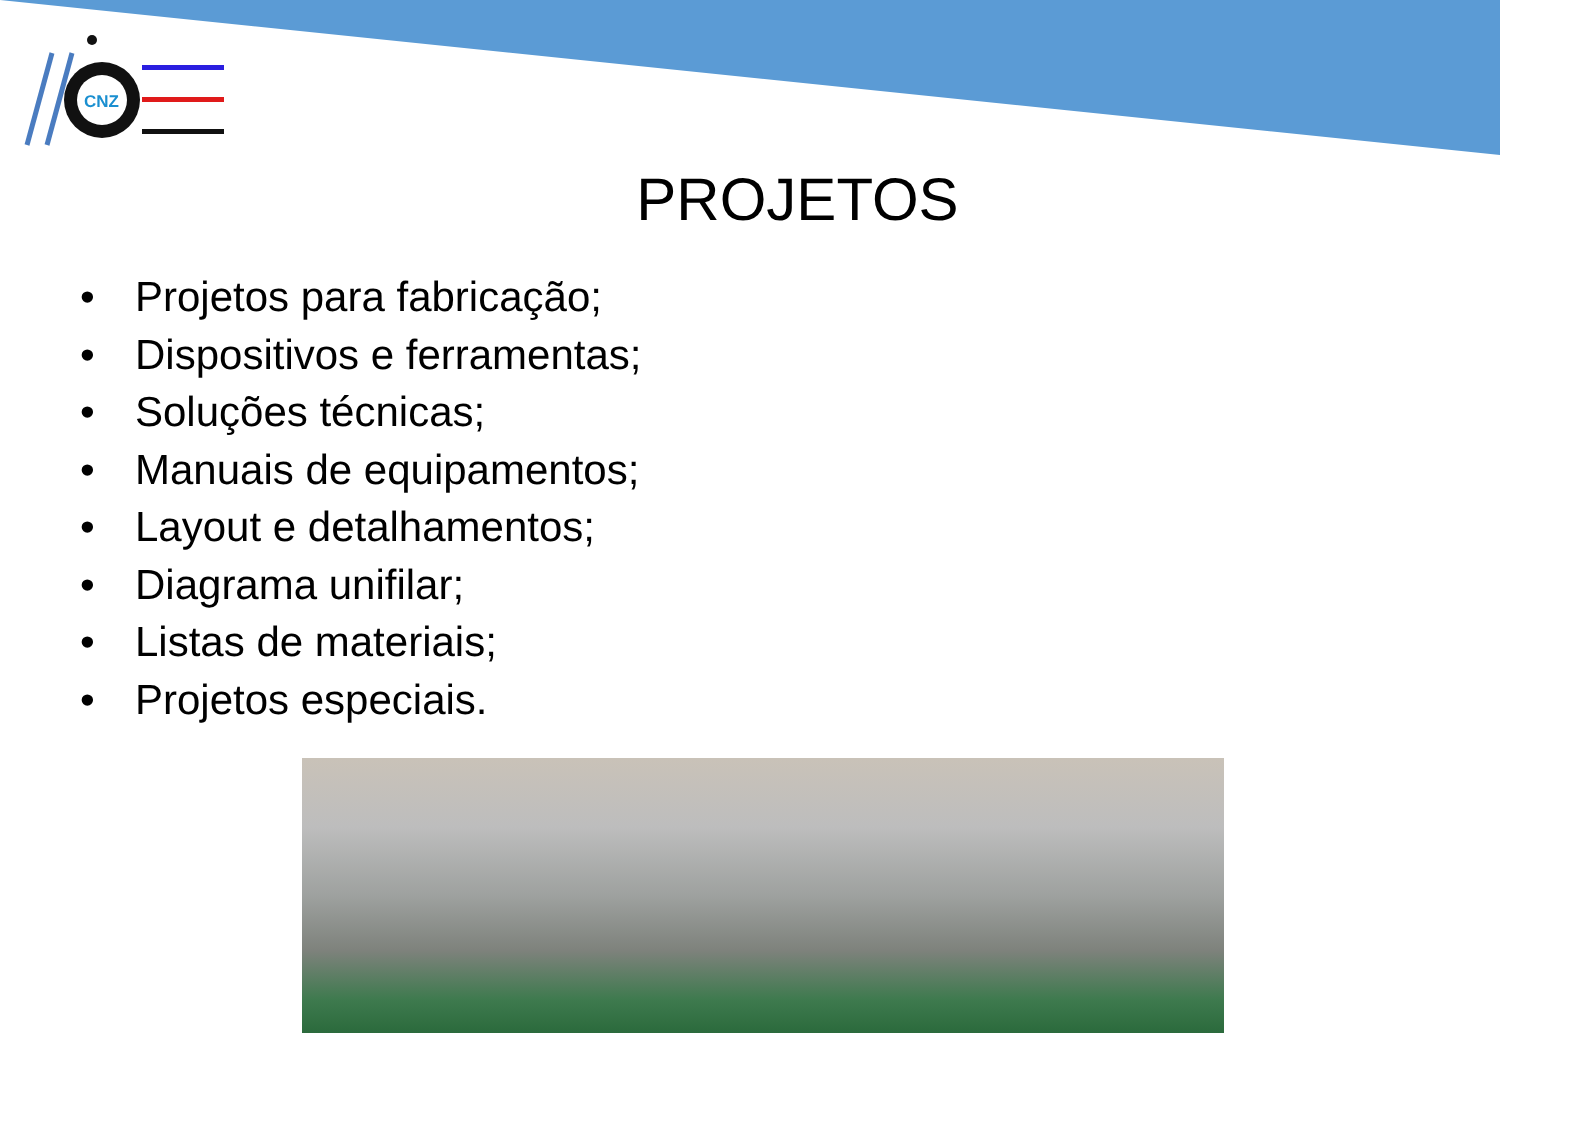CNZ
PROJETOS
• Projetos para fabricação;
• Dispositivos e ferramentas;
• Soluções técnicas;
• Manuais de equipamentos;
• Layout e detalhamentos;
• Diagrama unifilar;
• Listas de materiais;
• Projetos especiais.